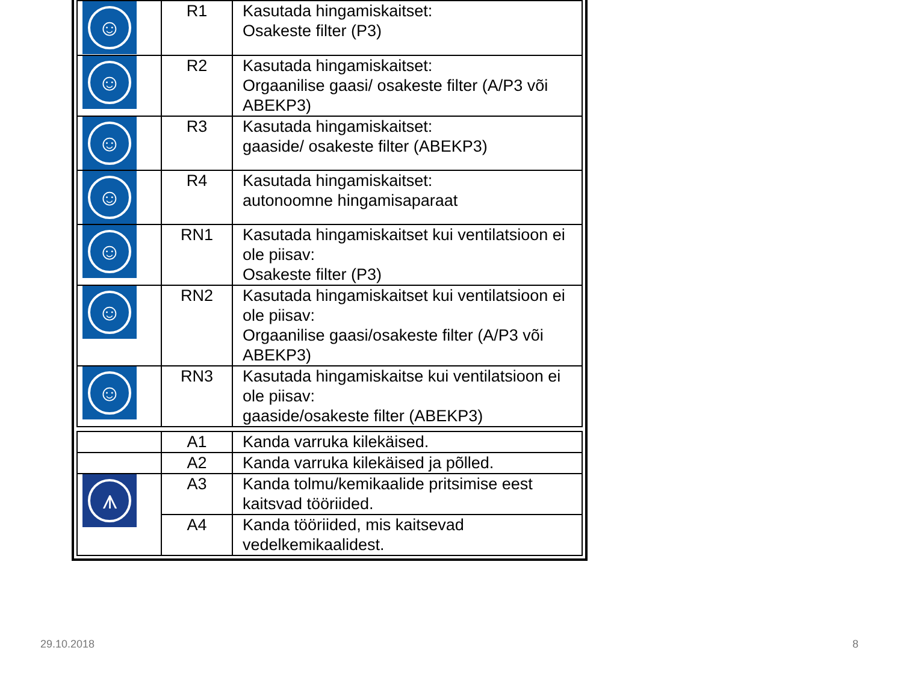| ☺ | R1 | Kasutada hingamiskaitset: Osakeste filter (P3) |
| ☺ | R2 | Kasutada hingamiskaitset: Orgaanilise gaasi/ osakeste filter (A/P3 või ABEKP3) |
| ☺ | R3 | Kasutada hingamiskaitset: gaaside/ osakeste filter (ABEKP3) |
| ☺ | R4 | Kasutada hingamiskaitset: autonoomne hingamisaparaat |
| ☺ | RN1 | Kasutada hingamiskaitset kui ventilatsioon ei ole piisav: Osakeste filter (P3) |
| ☺ | RN2 | Kasutada hingamiskaitset kui ventilatsioon ei ole piisav: Orgaanilise gaasi/osakeste filter (A/P3 või ABEKP3) |
| ☺ | RN3 | Kasutada hingamiskaitse kui ventilatsioon ei ole piisav: gaaside/osakeste filter (ABEKP3) |
| | A1 | Kanda varruka kilekäised. |
| | A2 | Kanda varruka kilekäised ja põlled. |
| ⩚ | A3 | Kanda tolmu/kemikaalide pritsimise eest kaitsvad tööriided. |
| | A4 | Kanda tööriided, mis kaitsevad vedelkemikaalidest. |
29.10.2018 8